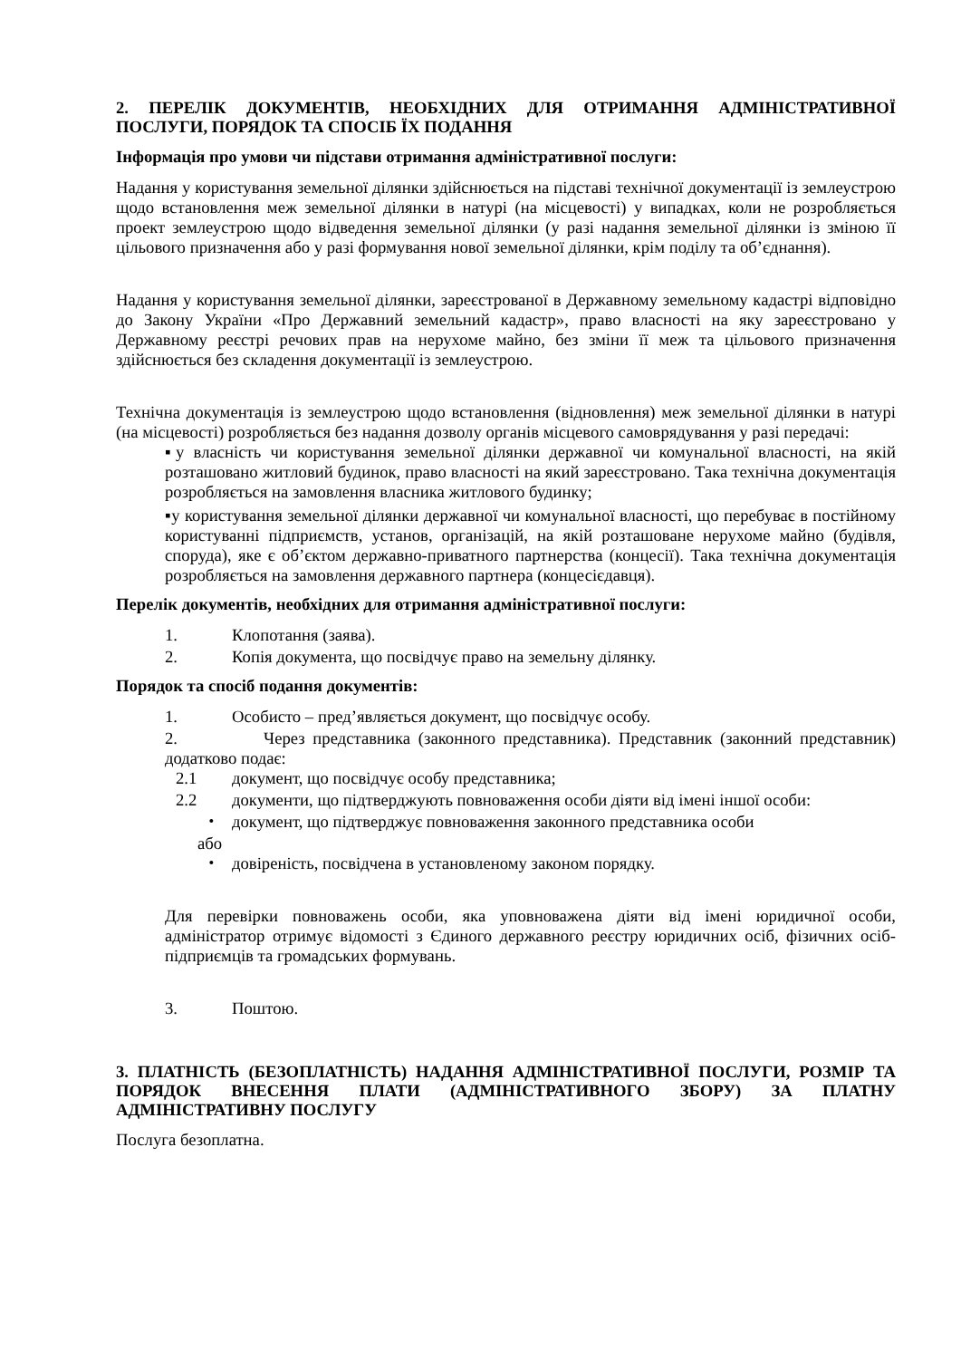2. ПЕРЕЛІК ДОКУМЕНТІВ, НЕОБХІДНИХ ДЛЯ ОТРИМАННЯ АДМІНІСТРАТИВНОЇ ПОСЛУГИ, ПОРЯДОК ТА СПОСІБ ЇХ ПОДАННЯ
Інформація про умови чи підстави отримання адміністративної послуги:
Надання у користування земельної ділянки здійснюється на підставі технічної документації із землеустрою щодо встановлення меж земельної ділянки в натурі (на місцевості) у випадках, коли не розробляється проект землеустрою щодо відведення земельної ділянки (у разі надання земельної ділянки із зміною її цільового призначення або у разі формування нової земельної ділянки, крім поділу та об’єднання).
Надання у користування земельної ділянки, зареєстрованої в Державному земельному кадастрі відповідно до Закону України «Про Державний земельний кадастр», право власності на яку зареєстровано у Державному реєстрі речових прав на нерухоме майно, без зміни її меж та цільового призначення здійснюється без складення документації із землеустрою.
Технічна документація із землеустрою щодо встановлення (відновлення) меж земельної ділянки в натурі (на місцевості) розробляється без надання дозволу органів місцевого самоврядування у разі передачі:
▪у власність чи користування земельної ділянки державної чи комунальної власності, на якій розташовано житловий будинок, право власності на який зареєстровано. Така технічна документація розробляється на замовлення власника житлового будинку;
▪у користування земельної ділянки державної чи комунальної власності, що перебуває в постійному користуванні підприємств, установ, організацій, на якій розташоване нерухоме майно (будівля, споруда), яке є об’єктом державно-приватного партнерства (концесії). Така технічна документація розробляється на замовлення державного партнера (концесієдавця).
Перелік документів, необхідних для отримання адміністративної послуги:
1. Клопотання (заява).
2. Копія документа, що посвідчує право на земельну ділянку.
Порядок та спосіб подання документів:
1. Особисто – пред’являється документ, що посвідчує особу.
2. Через представника (законного представника). Представник (законний представник) додатково подає:
2.1 документ, що посвідчує особу представника;
2.2 документи, що підтверджують повноваження особи діяти від імені іншої особи:
・ документ, що підтверджує повноваження законного представника особи
або
・ довіреність, посвідчена в установленому законом порядку.
Для перевірки повноважень особи, яка уповноважена діяти від імені юридичної особи, адміністратор отримує відомості з Єдиного державного реєстру юридичних осіб, фізичних осіб-підприємців та громадських формувань.
3. Поштою.
3. ПЛАТНІСТЬ (БЕЗОПЛАТНІСТЬ) НАДАННЯ АДМІНІСТРАТИВНОЇ ПОСЛУГИ, РОЗМІР ТА ПОРЯДОК ВНЕСЕННЯ ПЛАТИ (АДМІНІСТРАТИВНОГО ЗБОРУ) ЗА ПЛАТНУ АДМІНІСТРАТИВНУ ПОСЛУГУ
Послуга безоплатна.